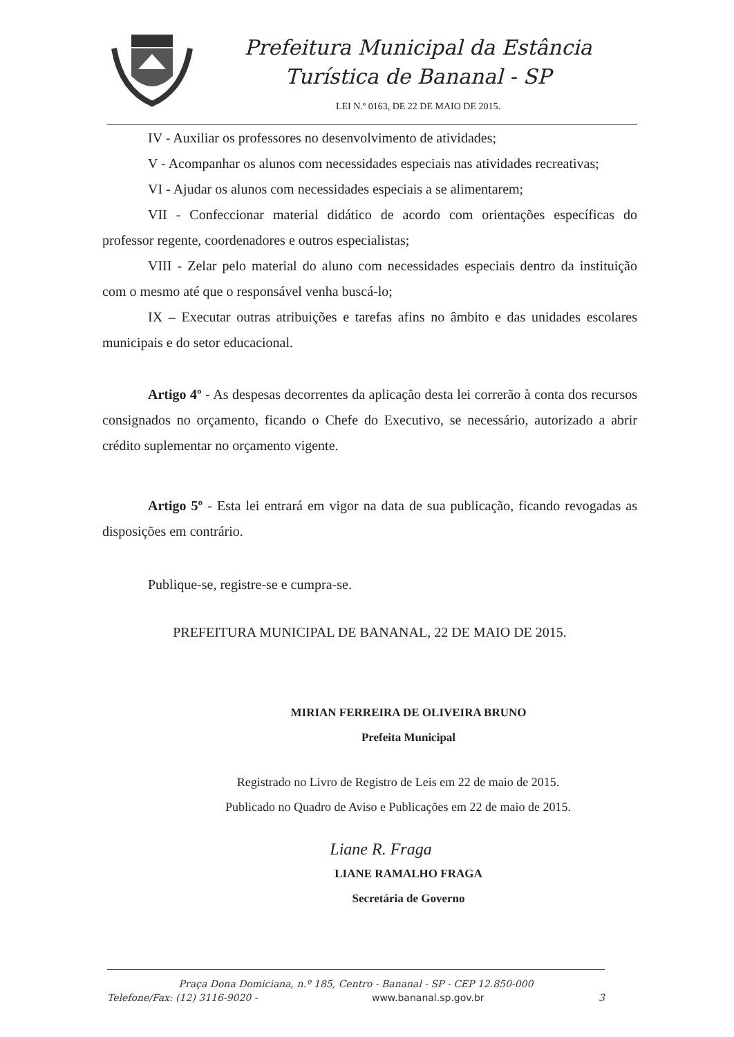Prefeitura Municipal da Estância
Turística de Bananal - SP
LEI N.º 0163, DE 22 DE MAIO DE 2015.
IV - Auxiliar os professores no desenvolvimento de atividades;
V - Acompanhar os alunos com necessidades especiais nas atividades recreativas;
VI - Ajudar os alunos com necessidades especiais a se alimentarem;
VII - Confeccionar material didático de acordo com orientações específicas do professor regente, coordenadores e outros especialistas;
VIII - Zelar pelo material do aluno com necessidades especiais dentro da instituição com o mesmo até que o responsável venha buscá-lo;
IX – Executar outras atribuições e tarefas afins no âmbito e das unidades escolares municipais e do setor educacional.
Artigo 4º - As despesas decorrentes da aplicação desta lei correrão à conta dos recursos consignados no orçamento, ficando o Chefe do Executivo, se necessário, autorizado a abrir crédito suplementar no orçamento vigente.
Artigo 5º - Esta lei entrará em vigor na data de sua publicação, ficando revogadas as disposições em contrário.
Publique-se, registre-se e cumpra-se.
PREFEITURA MUNICIPAL DE BANANAL, 22 DE MAIO DE 2015.
MIRIAN FERREIRA DE OLIVEIRA BRUNO
Prefeita Municipal
Registrado no Livro de Registro de Leis em 22 de maio de 2015.
Publicado no Quadro de Aviso e Publicações em 22 de maio de 2015.
Liane R. Fraga
LIANE RAMALHO FRAGA
Secretária de Governo
Praça Dona Domiciana, n.º 185, Centro - Bananal - SP - CEP 12.850-000
Telefone/Fax: (12) 3116-9020 - www.bananal.sp.gov.br 3